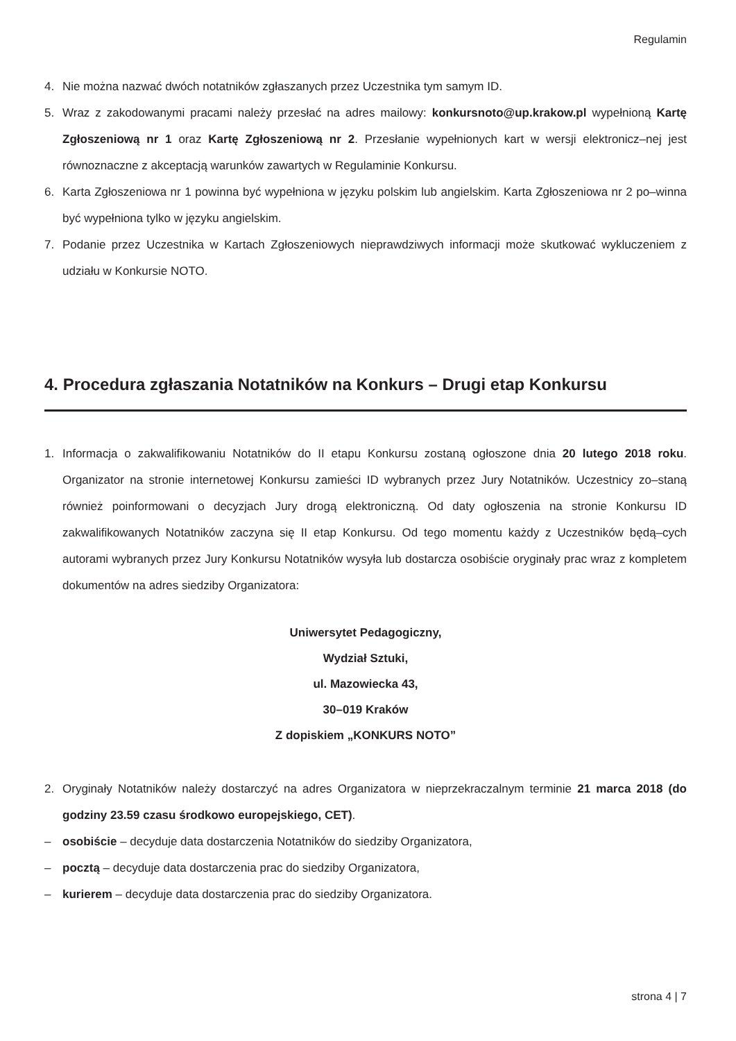Regulamin
4. Nie można nazwać dwóch notatników zgłaszanych przez Uczestnika tym samym ID.
5. Wraz z zakodowanymi pracami należy przesłać na adres mailowy: konkursnoto@up.krakow.pl wypełnioną Kartę Zgłoszeniową nr 1 oraz Kartę Zgłoszeniową nr 2. Przesłanie wypełnionych kart w wersji elektronicz–nej jest równoznaczne z akceptacją warunków zawartych w Regulaminie Konkursu.
6. Karta Zgłoszeniowa nr 1 powinna być wypełniona w języku polskim lub angielskim. Karta Zgłoszeniowa nr 2 po–winna być wypełniona tylko w języku angielskim.
7. Podanie przez Uczestnika w Kartach Zgłoszeniowych nieprawdziwych informacji może skutkować wykluczeniem z udziału w Konkursie NOTO.
4. Procedura zgłaszania Notatników na Konkurs – Drugi etap Konkursu
1. Informacja o zakwalifikowaniu Notatników do II etapu Konkursu zostaną ogłoszone dnia 20 lutego 2018 roku. Organizator na stronie internetowej Konkursu zamieści ID wybranych przez Jury Notatników. Uczestnicy zo–staną również poinformowani o decyzjach Jury drogą elektroniczną. Od daty ogłoszenia na stronie Konkursu ID zakwalifikowanych Notatników zaczyna się II etap Konkursu. Od tego momentu każdy z Uczestników będą–cych autorami wybranych przez Jury Konkursu Notatników wysyła lub dostarcza osobiście oryginały prac wraz z kompletem dokumentów na adres siedziby Organizatora:
Uniwersytet Pedagogiczny,
Wydział Sztuki,
ul. Mazowiecka 43,
30–019 Kraków
Z dopiskiem „KONKURS NOTO”
2. Oryginały Notatników należy dostarczyć na adres Organizatora w nieprzekraczalnym terminie 21 marca 2018 (do godziny 23.59 czasu środkowo europejskiego, CET).
– osobiście – decyduje data dostarczenia Notatników do siedziby Organizatora,
– pocztą – decyduje data dostarczenia prac do siedziby Organizatora,
– kurierem – decyduje data dostarczenia prac do siedziby Organizatora.
strona 4 | 7